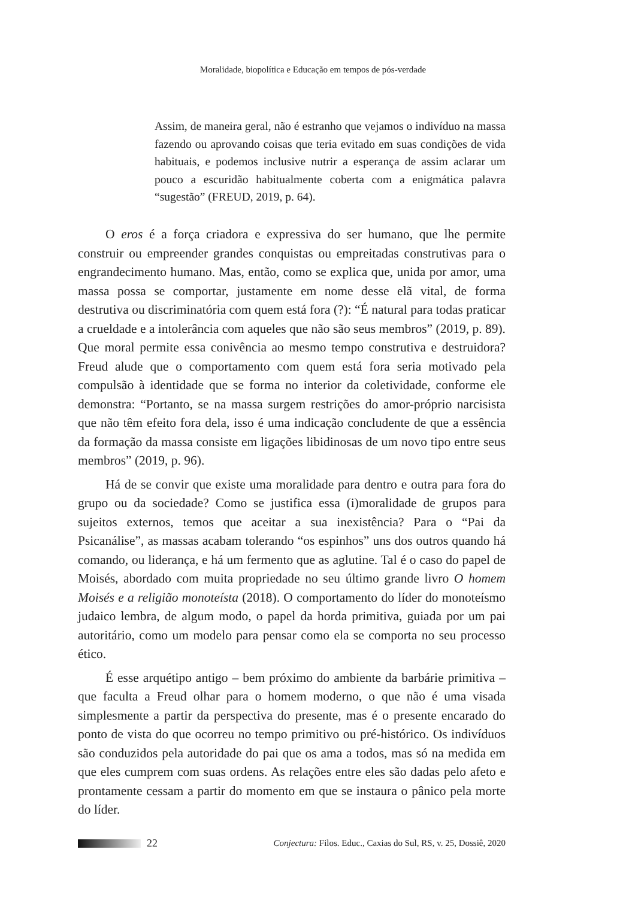Moralidade, biopolítica e Educação em tempos de pós-verdade
Assim, de maneira geral, não é estranho que vejamos o indivíduo na massa fazendo ou aprovando coisas que teria evitado em suas condições de vida habituais, e podemos inclusive nutrir a esperança de assim aclarar um pouco a escuridão habitualmente coberta com a enigmática palavra “sugestão” (FREUD, 2019, p. 64).
O eros é a força criadora e expressiva do ser humano, que lhe permite construir ou empreender grandes conquistas ou empreitadas construtivas para o engrandecimento humano. Mas, então, como se explica que, unida por amor, uma massa possa se comportar, justamente em nome desse elã vital, de forma destrutiva ou discriminatória com quem está fora (?): “É natural para todas praticar a crueldade e a intolerância com aqueles que não são seus membros” (2019, p. 89). Que moral permite essa conivência ao mesmo tempo construtiva e destruidora? Freud alude que o comportamento com quem está fora seria motivado pela compulsão à identidade que se forma no interior da coletividade, conforme ele demonstra: “Portanto, se na massa surgem restrições do amor-próprio narcisista que não têm efeito fora dela, isso é uma indicação concludente de que a essência da formação da massa consiste em ligações libidinosas de um novo tipo entre seus membros” (2019, p. 96).
Há de se convir que existe uma moralidade para dentro e outra para fora do grupo ou da sociedade? Como se justifica essa (i)moralidade de grupos para sujeitos externos, temos que aceitar a sua inexistência? Para o “Pai da Psicanálise”, as massas acabam tolerando “os espinhos” uns dos outros quando há comando, ou liderança, e há um fermento que as aglutine. Tal é o caso do papel de Moisés, abordado com muita propriedade no seu último grande livro O homem Moisés e a religião monoteísta (2018). O comportamento do líder do monoteísmo judaico lembra, de algum modo, o papel da horda primitiva, guiada por um pai autoritário, como um modelo para pensar como ela se comporta no seu processo ético.
É esse arquétipo antigo – bem próximo do ambiente da barbárie primitiva – que faculta a Freud olhar para o homem moderno, o que não é uma visada simplesmente a partir da perspectiva do presente, mas é o presente encarado do ponto de vista do que ocorreu no tempo primitivo ou pré-histórico. Os indivíduos são conduzidos pela autoridade do pai que os ama a todos, mas só na medida em que eles cumprem com suas ordens. As relações entre eles são dadas pelo afeto e prontamente cessam a partir do momento em que se instaura o pânico pela morte do líder.
22 Conjectura: Filos. Educ., Caxias do Sul, RS, v. 25, Dossiê, 2020